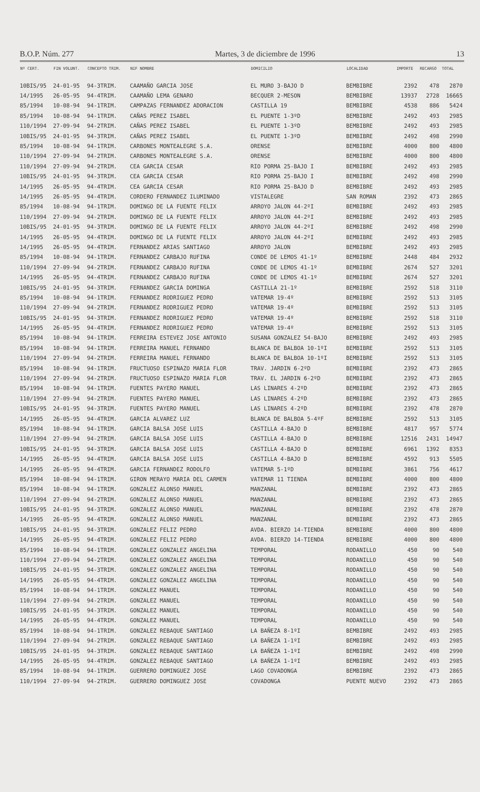B.O.P. Núm. 277 Martes, 3 de diciembre de 1996 13
| Nº CERT. | FIN VOLUNT. | CONCEPTO TRIM. | NIF NOMBRE | DOMICILIO | LOCALIDAD | IMPORTE | RECARGO | TOTAL |
| --- | --- | --- | --- | --- | --- | --- | --- | --- |
| 10BIS/95 | 24-01-95 | 94-3TRIM. | CAAMAÑO GARCIA JOSE | EL MURO 3-BAJO D | BEMBIBRE | 2392 | 478 | 2870 |
| 14/1995 | 26-05-95 | 94-4TRIM. | CAAMAÑO LEMA GENARO | BECQUER 2-MESON | BEMBIBRE | 13937 | 2728 | 16665 |
| 85/1994 | 10-08-94 | 94-1TRIM. | CAMPAZAS FERNANDEZ ADORACION | CASTILLA 19 | BEMBIBRE | 4538 | 886 | 5424 |
| 85/1994 | 10-08-94 | 94-1TRIM. | CAÑAS PEREZ ISABEL | EL PUENTE 1-3ºD | BEMBIBRE | 2492 | 493 | 2985 |
| 110/1994 | 27-09-94 | 94-2TRIM. | CAÑAS PEREZ ISABEL | EL PUENTE 1-3ºD | BEMBIBRE | 2492 | 493 | 2985 |
| 10BIS/95 | 24-01-95 | 94-3TRIM. | CAÑAS PEREZ ISABEL | EL PUENTE 1-3ºD | BEMBIBRE | 2492 | 498 | 2990 |
| 85/1994 | 10-08-94 | 94-1TRIM. | CARBONES MONTEALEGRE S.A. | ORENSE | BEMBIBRE | 4000 | 800 | 4800 |
| 110/1994 | 27-09-94 | 94-2TRIM. | CARBONES MONTEALEGRE S.A. | ORENSE | BEMBIBRE | 4000 | 800 | 4800 |
| 110/1994 | 27-09-94 | 94-2TRIM. | CEA GARCIA CESAR | RIO PORMA 25-BAJO I | BEMBIBRE | 2492 | 493 | 2985 |
| 10BIS/95 | 24-01-95 | 94-3TRIM. | CEA GARCIA CESAR | RIO PORMA 25-BAJO I | BEMBIBRE | 2492 | 498 | 2990 |
| 14/1995 | 26-05-95 | 94-4TRIM. | CEA GARCIA CESAR | RIO PORMA 25-BAJO D | BEMBIBRE | 2492 | 493 | 2985 |
| 14/1995 | 26-05-95 | 94-4TRIM. | CORDERO FERNANDEZ ILUMINADO | VISTALEGRE | SAN ROMAN | 2392 | 473 | 2865 |
| 85/1994 | 10-08-94 | 94-1TRIM. | DOMINGO DE LA FUENTE FELIX | ARROYO JALON 44-2ºI | BEMBIBRE | 2492 | 493 | 2985 |
| 110/1994 | 27-09-94 | 94-2TRIM. | DOMINGO DE LA FUENTE FELIX | ARROYO JALON 44-2ºI | BEMBIBRE | 2492 | 493 | 2985 |
| 10BIS/95 | 24-01-95 | 94-3TRIM. | DOMINGO DE LA FUENTE FELIX | ARROYO JALON 44-2ºI | BEMBIBRE | 2492 | 498 | 2990 |
| 14/1995 | 26-05-95 | 94-4TRIM. | DOMINGO DE LA FUENTE FELIX | ARROYO JALON 44-2ºI | BEMBIBRE | 2492 | 493 | 2985 |
| 14/1995 | 26-05-95 | 94-4TRIM. | FERNANDEZ ARIAS SANTIAGO | ARROYO JALON | BEMBIBRE | 2492 | 493 | 2985 |
| 85/1994 | 10-08-94 | 94-1TRIM. | FERNANDEZ CARBAJO RUFINA | CONDE DE LEMOS 41-1º | BEMBIBRE | 2448 | 484 | 2932 |
| 110/1994 | 27-09-94 | 94-2TRIM. | FERNANDEZ CARBAJO RUFINA | CONDE DE LEMOS 41-1º | BEMBIBRE | 2674 | 527 | 3201 |
| 14/1995 | 26-05-95 | 94-4TRIM. | FERNANDEZ CARBAJO RUFINA | CONDE DE LEMOS 41-1º | BEMBIBRE | 2674 | 527 | 3201 |
| 10BIS/95 | 24-01-95 | 94-3TRIM. | FERNANDEZ GARCIA DOMINGA | CASTILLA 21-1º | BEMBIBRE | 2592 | 518 | 3110 |
| 85/1994 | 10-08-94 | 94-1TRIM. | FERNANDEZ RODRIGUEZ PEDRO | VATEMAR 19-4º | BEMBIBRE | 2592 | 513 | 3105 |
| 110/1994 | 27-09-94 | 94-2TRIM. | FERNANDEZ RODRIGUEZ PEDRO | VATEMAR 19-4º | BEMBIBRE | 2592 | 513 | 3105 |
| 10BIS/95 | 24-01-95 | 94-3TRIM. | FERNANDEZ RODRIGUEZ PEDRO | VATEMAR 19-4º | BEMBIBRE | 2592 | 518 | 3110 |
| 14/1995 | 26-05-95 | 94-4TRIM. | FERNANDEZ RODRIGUEZ PEDRO | VATEMAR 19-4º | BEMBIBRE | 2592 | 513 | 3105 |
| 85/1994 | 10-08-94 | 94-1TRIM. | FERREIRA ESTEVEZ JOSE ANTONIO | SUSANA GONZALEZ 54-BAJO | BEMBIBRE | 2492 | 493 | 2985 |
| 85/1994 | 10-08-94 | 94-1TRIM. | FERREIRA MANUEL FERNANDO | BLANCA DE BALBOA 10-1ºI | BEMBIBRE | 2592 | 513 | 3105 |
| 110/1994 | 27-09-94 | 94-2TRIM. | FERREIRA MANUEL FERNANDO | BLANCA DE BALBOA 10-1ºI | BEMBIBRE | 2592 | 513 | 3105 |
| 85/1994 | 10-08-94 | 94-1TRIM. | FRUCTUOSO ESPINAZO MARIA FLOR | TRAV. JARDIN 6-2ºD | BEMBIBRE | 2392 | 473 | 2865 |
| 110/1994 | 27-09-94 | 94-2TRIM. | FRUCTUOSO ESPINAZO MARIA FLOR | TRAV. EL JARDIN 6-2ºD | BEMBIBRE | 2392 | 473 | 2865 |
| 85/1994 | 10-08-94 | 94-1TRIM. | FUENTES PAYERO MANUEL | LAS LINARES 4-2ºD | BEMBIBRE | 2392 | 473 | 2865 |
| 110/1994 | 27-09-94 | 94-2TRIM. | FUENTES PAYERO MANUEL | LAS LINARES 4-2ºD | BEMBIBRE | 2392 | 473 | 2865 |
| 10BIS/95 | 24-01-95 | 94-3TRIM. | FUENTES PAYERO MANUEL | LAS LINARES 4-2ºD | BEMBIBRE | 2392 | 478 | 2870 |
| 14/1995 | 26-05-95 | 94-4TRIM. | GARCIA ALVAREZ LUZ | BLANCA DE BALBOA 5-4ºF | BEMBIBRE | 2592 | 513 | 3105 |
| 85/1994 | 10-08-94 | 94-1TRIM. | GARCIA BALSA JOSE LUIS | CASTILLA 4-BAJO D | BEMBIBRE | 4817 | 957 | 5774 |
| 110/1994 | 27-09-94 | 94-2TRIM. | GARCIA BALSA JOSE LUIS | CASTILLA 4-BAJO D | BEMBIBRE | 12516 | 2431 | 14947 |
| 10BIS/95 | 24-01-95 | 94-3TRIM. | GARCIA BALSA JOSE LUIS | CASTILLA 4-BAJO D | BEMBIBRE | 6961 | 1392 | 8353 |
| 14/1995 | 26-05-95 | 94-4TRIM. | GARCIA BALSA JOSE LUIS | CASTILLA 4-BAJO D | BEMBIBRE | 4592 | 913 | 5505 |
| 14/1995 | 26-05-95 | 94-4TRIM. | GARCIA FERNANDEZ RODOLFO | VATEMAR 5-1ºD | BEMBIBRE | 3861 | 756 | 4617 |
| 85/1994 | 10-08-94 | 94-1TRIM. | GIRON MERAYO MARIA DEL CARMEN | VATEMAR 11 TIENDA | BEMBIBRE | 4000 | 800 | 4800 |
| 85/1994 | 10-08-94 | 94-1TRIM. | GONZALEZ ALONSO MANUEL | MANZANAL | BEMBIBRE | 2392 | 473 | 2865 |
| 110/1994 | 27-09-94 | 94-2TRIM. | GONZALEZ ALONSO MANUEL | MANZANAL | BEMBIBRE | 2392 | 473 | 2865 |
| 10BIS/95 | 24-01-95 | 94-3TRIM. | GONZALEZ ALONSO MANUEL | MANZANAL | BEMBIBRE | 2392 | 478 | 2870 |
| 14/1995 | 26-05-95 | 94-4TRIM. | GONZALEZ ALONSO MANUEL | MANZANAL | BEMBIBRE | 2392 | 473 | 2865 |
| 10BIS/95 | 24-01-95 | 94-3TRIM. | GONZALEZ FELIZ PEDRO | AVDA. BIERZO 14-TIENDA | BEMBIBRE | 4000 | 800 | 4800 |
| 14/1995 | 26-05-95 | 94-4TRIM. | GONZALEZ FELIZ PEDRO | AVDA. BIERZO 14-TIENDA | BEMBIBRE | 4000 | 800 | 4800 |
| 85/1994 | 10-08-94 | 94-1TRIM. | GONZALEZ GONZALEZ ANGELINA | TEMPORAL | RODANILLO | 450 | 90 | 540 |
| 110/1994 | 27-09-94 | 94-2TRIM. | GONZALEZ GONZALEZ ANGELINA | TEMPORAL | RODANILLO | 450 | 90 | 540 |
| 10BIS/95 | 24-01-95 | 94-3TRIM. | GONZALEZ GONZALEZ ANGELINA | TEMPORAL | RODANILLO | 450 | 90 | 540 |
| 14/1995 | 26-05-95 | 94-4TRIM. | GONZALEZ GONZALEZ ANGELINA | TEMPORAL | RODANILLO | 450 | 90 | 540 |
| 85/1994 | 10-08-94 | 94-1TRIM. | GONZALEZ MANUEL | TEMPORAL | RODANILLO | 450 | 90 | 540 |
| 110/1994 | 27-09-94 | 94-2TRIM. | GONZALEZ MANUEL | TEMPORAL | RODANILLO | 450 | 90 | 540 |
| 10BIS/95 | 24-01-95 | 94-3TRIM. | GONZALEZ MANUEL | TEMPORAL | RODANILLO | 450 | 90 | 540 |
| 14/1995 | 26-05-95 | 94-4TRIM. | GONZALEZ MANUEL | TEMPORAL | RODANILLO | 450 | 90 | 540 |
| 85/1994 | 10-08-94 | 94-1TRIM. | GONZALEZ REBAQUE SANTIAGO | LA BAÑEZA 8-1ºI | BEMBIBRE | 2492 | 493 | 2985 |
| 110/1994 | 27-09-94 | 94-2TRIM. | GONZALEZ REBAQUE SANTIAGO | LA BAÑEZA 1-1ºI | BEMBIBRE | 2492 | 493 | 2985 |
| 10BIS/95 | 24-01-95 | 94-3TRIM. | GONZALEZ REBAQUE SANTIAGO | LA BAÑEZA 1-1ºI | BEMBIBRE | 2492 | 498 | 2990 |
| 14/1995 | 26-05-95 | 94-4TRIM. | GONZALEZ REBAQUE SANTIAGO | LA BAÑEZA 1-1ºI | BEMBIBRE | 2492 | 493 | 2985 |
| 85/1994 | 10-08-94 | 94-1TRIM. | GUERRERO DOMINGUEZ JOSE | LAGO COVADONGA | BEMBIBRE | 2392 | 473 | 2865 |
| 110/1994 | 27-09-94 | 94-2TRIM. | GUERRERO DOMINGUEZ JOSE | COVADONGA | PUENTE NUEVO | 2392 | 473 | 2865 |